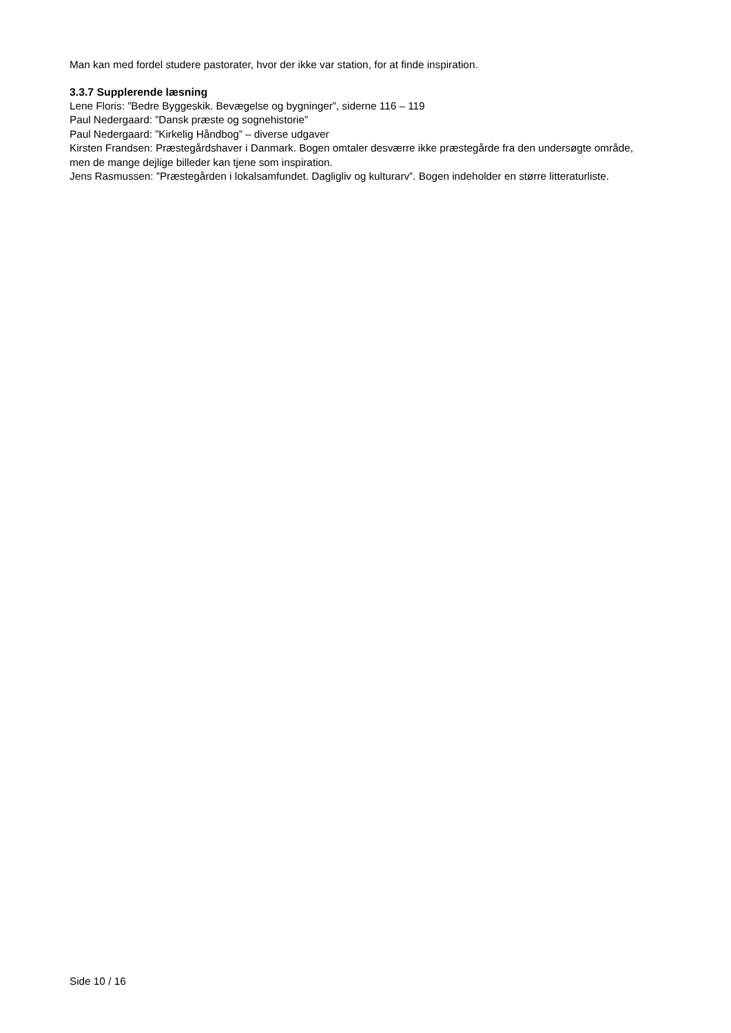Man kan med fordel studere pastorater, hvor der ikke var station, for at finde inspiration.
3.3.7 Supplerende læsning
Lene Floris: ”Bedre Byggeskik. Bevægelse og bygninger”, siderne 116 – 119
Paul Nedergaard: ”Dansk præste og sognehistorie”
Paul Nedergaard: ”Kirkelig Håndbog” – diverse udgaver
Kirsten Frandsen: Præstegårdshaver i Danmark. Bogen omtaler desværre ikke præstegårde fra den undersøgte område, men de mange dejlige billeder kan tjene som inspiration.
Jens Rasmussen: ”Præstegården i lokalsamfundet. Dagligliv og kulturarv”. Bogen indeholder en større litteraturliste.
Side 10 / 16